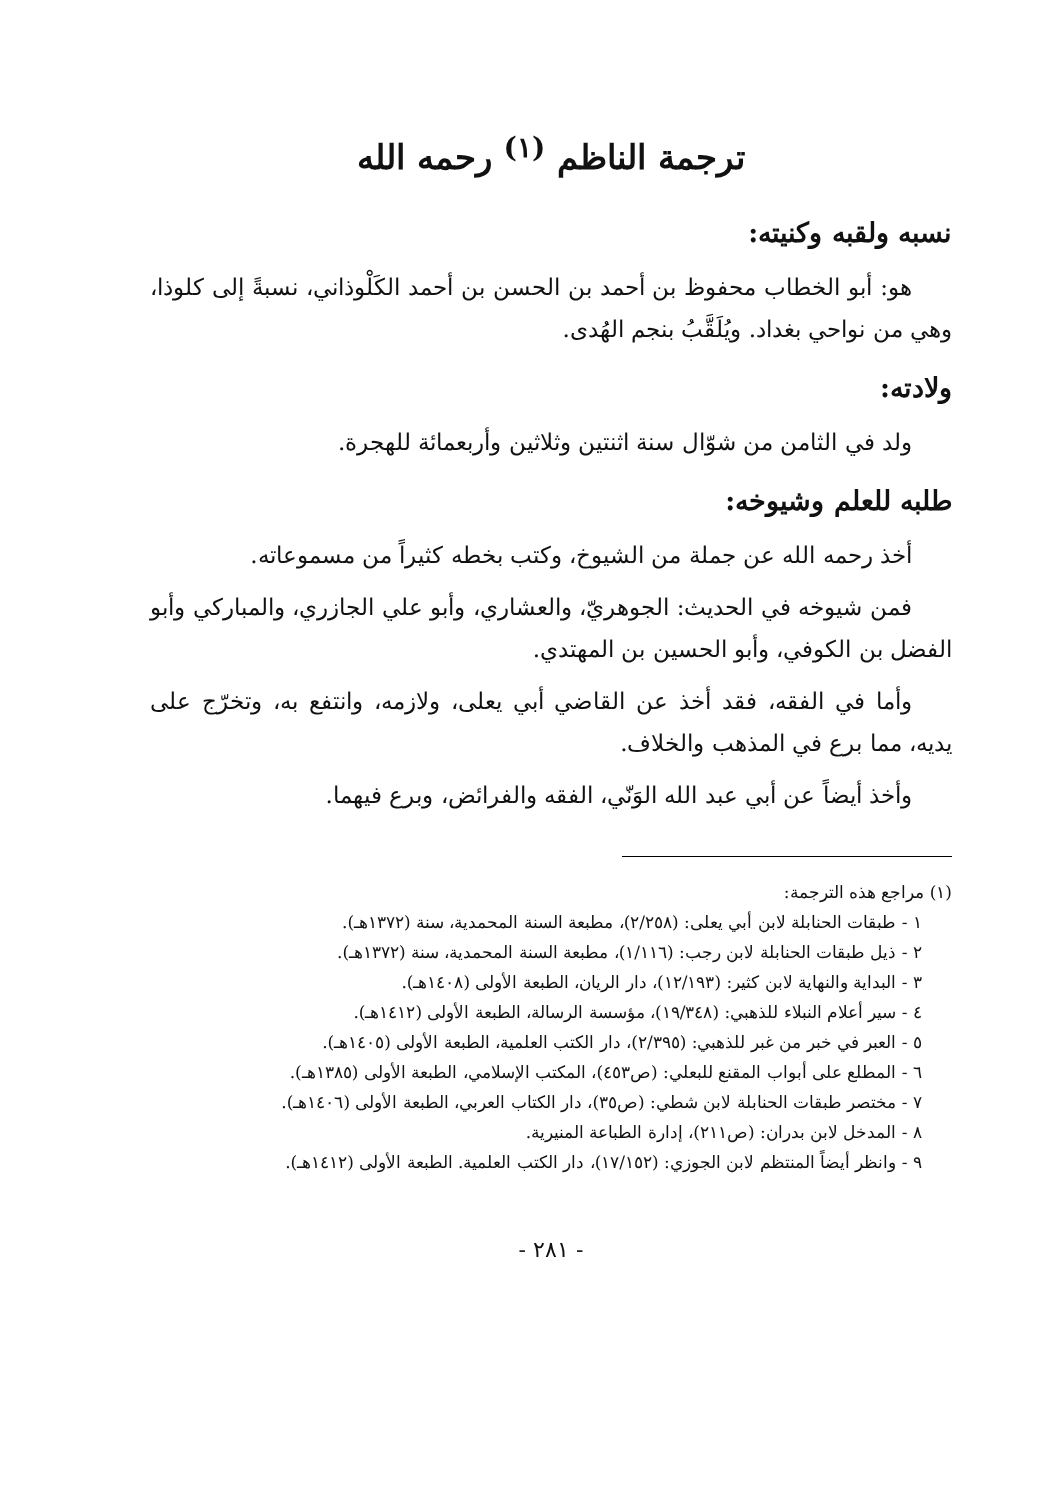ترجمة الناظم <sup>(١)</sup> رحمه الله
نسبه ولقبه وكنيته:
هو: أبو الخطاب محفوظ بن أحمد بن الحسن بن أحمد الكَلْوذاني، نسبةً إلى كلوذا، وهي من نواحي بغداد. ويُلَقَّبُ بنجم الهُدى.
ولادته:
ولد في الثامن من شوّال سنة اثنتين وثلاثين وأربعمائة للهجرة.
طلبه للعلم وشيوخه:
أخذ رحمه الله عن جملة من الشيوخ، وكتب بخطه كثيراً من مسموعاته.
فمن شيوخه في الحديث: الجوهريّ، والعشاري، وأبو علي الجازري، والمباركي وأبو الفضل بن الكوفي، وأبو الحسين بن المهتدي.
وأما في الفقه، فقد أخذ عن القاضي أبي يعلى، ولازمه، وانتفع به، وتخرّج على يديه، مما برع في المذهب والخلاف.
وأخذ أيضاً عن أبي عبد الله الوَنّي، الفقه والفرائض، وبرع فيهما.
(١) مراجع هذه الترجمة:
١ - طبقات الحنابلة لابن أبي يعلى: (٢/٢٥٨)، مطبعة السنة المحمدية، سنة (١٣٧٢هـ).
٢ - ذيل طبقات الحنابلة لابن رجب: (١/١١٦)، مطبعة السنة المحمدية، سنة (١٣٧٢هـ).
٣ - البداية والنهاية لابن كثير: (١٢/١٩٣)، دار الريان، الطبعة الأولى (١٤٠٨هـ).
٤ - سير أعلام النبلاء للذهبي: (١٩/٣٤٨)، مؤسسة الرسالة، الطبعة الأولى (١٤١٢هـ).
٥ - العبر في خبر من غبر للذهبي: (٢/٣٩٥)، دار الكتب العلمية، الطبعة الأولى (١٤٠٥هـ).
٦ - المطلع على أبواب المقنع للبعلي: (ص٤٥٣)، المكتب الإسلامي، الطبعة الأولى (١٣٨٥هـ).
٧ - مختصر طبقات الحنابلة لابن شطي: (ص٣٥)، دار الكتاب العربي، الطبعة الأولى (١٤٠٦هـ).
٨ - المدخل لابن بدران: (ص٢١١)، إدارة الطباعة المنيرية.
٩ - وانظر أيضاً المنتظم لابن الجوزي: (١٧/١٥٢)، دار الكتب العلمية. الطبعة الأولى (١٤١٢هـ).
- ٢٨١ -